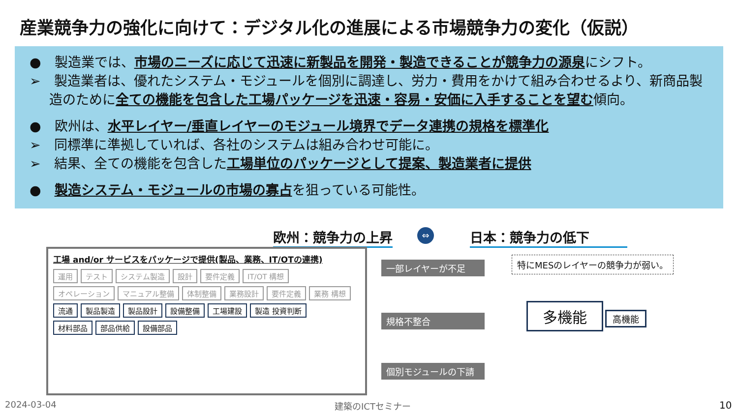産業競争力の強化に向けて：デジタル化の進展による市場競争力の変化（仮説）
●　製造業では、市場のニーズに応じて迅速に新製品を開発・製造できることが競争力の源泉にシフト。
➢　製造業者は、優れたシステム・モジュールを個別に調達し、労力・費用をかけて組み合わせるより、新商品製造のために全ての機能を包含した工場パッケージを迅速・容易・安価に入手することを望む傾向。
●　欧州は、水平レイヤー/垂直レイヤーのモジュール境界でデータ連携の規格を標準化
➢　同標準に準拠していれば、各社のシステムは組み合わせ可能に。
➢　結果、全ての機能を包含した工場単位のパッケージとして提案、製造業者に提供
●　製造システム・モジュールの市場の寡占を狙っている可能性。
欧州：競争力の上昇 ⇔ 日本：競争力の低下
工場 and/or サービスをパッケージで提供(製品、業務、IT/OTの連携)
運用 テスト システム製造 設計 要件定義 IT/OT 構想
オペレーション マニュアル整備 体制整備 業務設計 要件定義 業務 構想
流通 製品製造 製品設計 設備整備 工場建設 製造 投資判断
材料部品 部品供給 設備部品
一部レイヤーが不足
規格不整合
個別モジュールの下請
特にMESのレイヤーの競争力が弱い。
多機能 高機能
2024-03-04 建築のICTセミナー 10